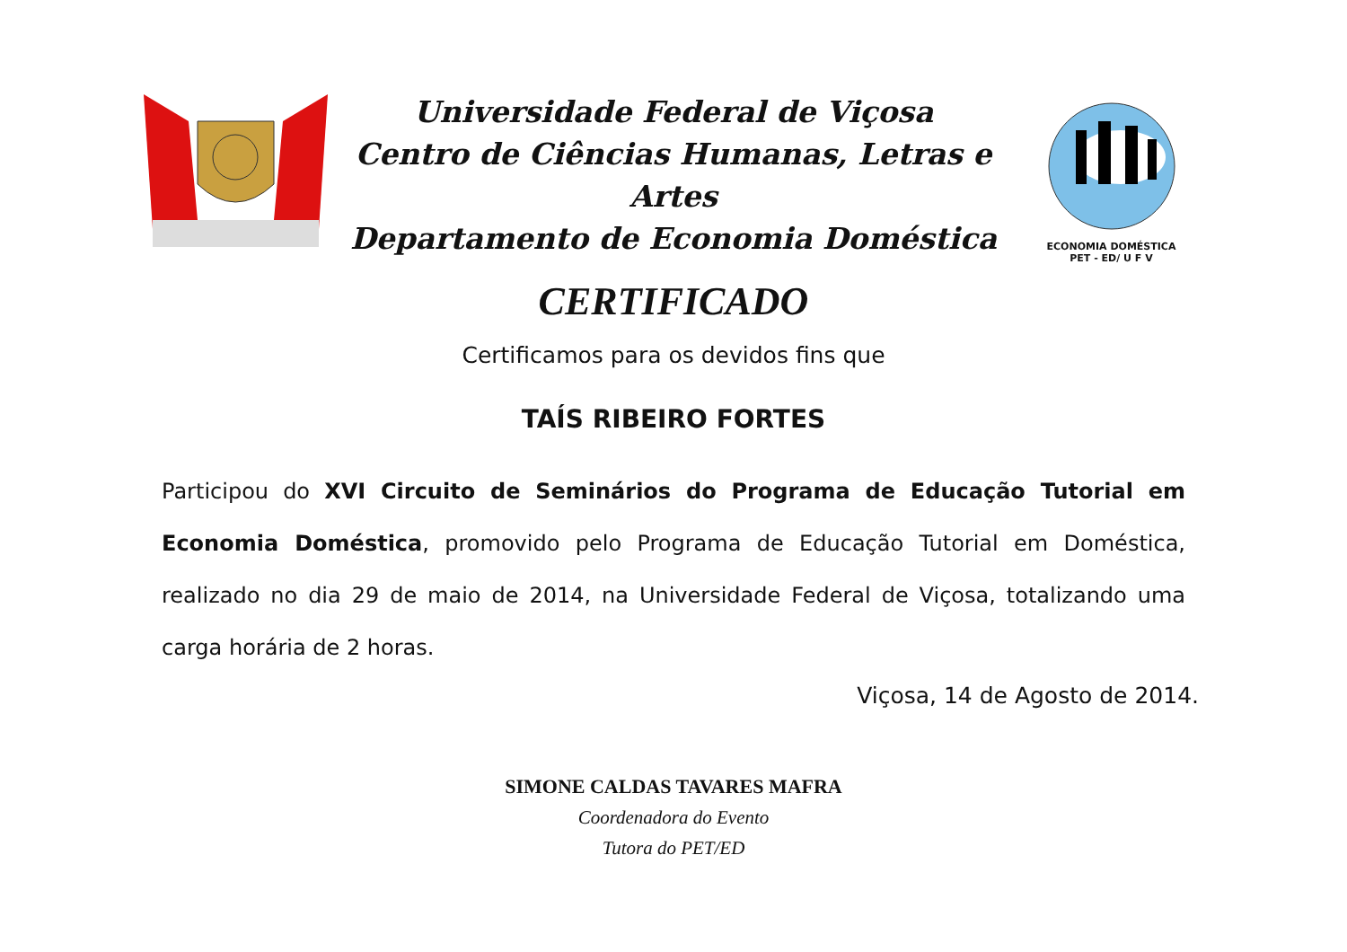Universidade Federal de Viçosa
Centro de Ciências Humanas, Letras e Artes
Departamento de Economia Doméstica
ECONOMIA DOMÉSTICA
PET - ED/ U F V
CERTIFICADO
Certificamos para os devidos fins que
TAÍS RIBEIRO FORTES
Participou do XVI Circuito de Seminários do Programa de Educação Tutorial em Economia Doméstica, promovido pelo Programa de Educação Tutorial em Doméstica, realizado no dia 29 de maio de 2014, na Universidade Federal de Viçosa, totalizando uma carga horária de 2 horas.
Viçosa, 14 de Agosto de 2014.
SIMONE CALDAS TAVARES MAFRA
Coordenadora do Evento
Tutora do PET/ED